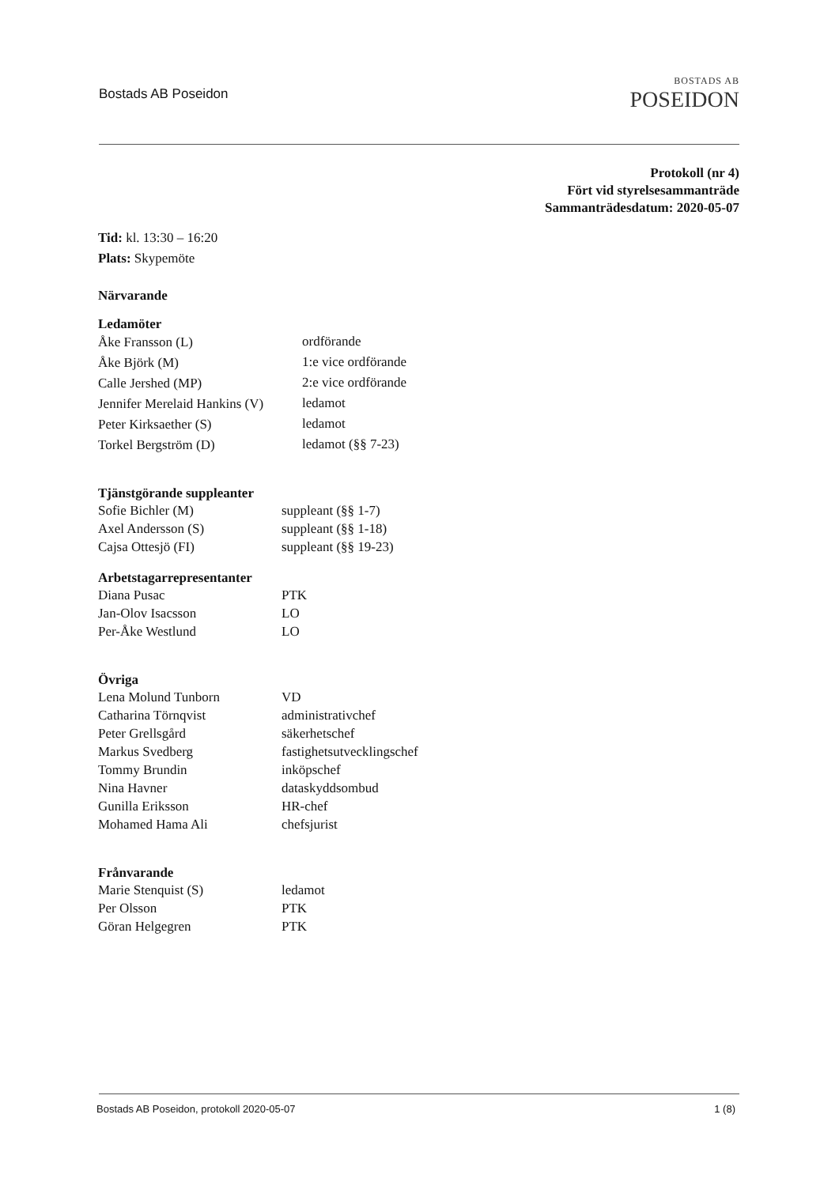Bostads AB Poseidon
BOSTADS AB
POSEIDON
Protokoll (nr 4)
Fört vid styrelsesammanträde
Sammanträdesdatum: 2020-05-07
Tid: kl. 13:30 – 16:20
Plats: Skypemöte
Närvarande
Ledamöter
| Åke Fransson (L) | ordförande |
| Åke Björk (M) | 1:e vice ordförande |
| Calle Jershed (MP) | 2:e vice ordförande |
| Jennifer Merelaid Hankins (V) | ledamot |
| Peter Kirksaether (S) | ledamot |
| Torkel Bergström (D) | ledamot (§§ 7-23) |
Tjänstgörande suppleanter
| Sofie Bichler (M) | suppleant (§§ 1-7) |
| Axel Andersson (S) | suppleant (§§ 1-18) |
| Cajsa Ottesjö (FI) | suppleant (§§ 19-23) |
Arbetstagarrepresentanter
| Diana Pusac | PTK |
| Jan-Olov Isacsson | LO |
| Per-Åke Westlund | LO |
Övriga
| Lena Molund Tunborn | VD |
| Catharina Törnqvist | administrativchef |
| Peter Grellsgård | säkerhetschef |
| Markus Svedberg | fastighetsutvecklingschef |
| Tommy Brundin | inköpschef |
| Nina Havner | dataskyddsombud |
| Gunilla Eriksson | HR-chef |
| Mohamed Hama Ali | chefsjurist |
Frånvarande
| Marie Stenquist (S) | ledamot |
| Per Olsson | PTK |
| Göran Helgegren | PTK |
Bostads AB Poseidon, protokoll 2020-05-07 1 (8)